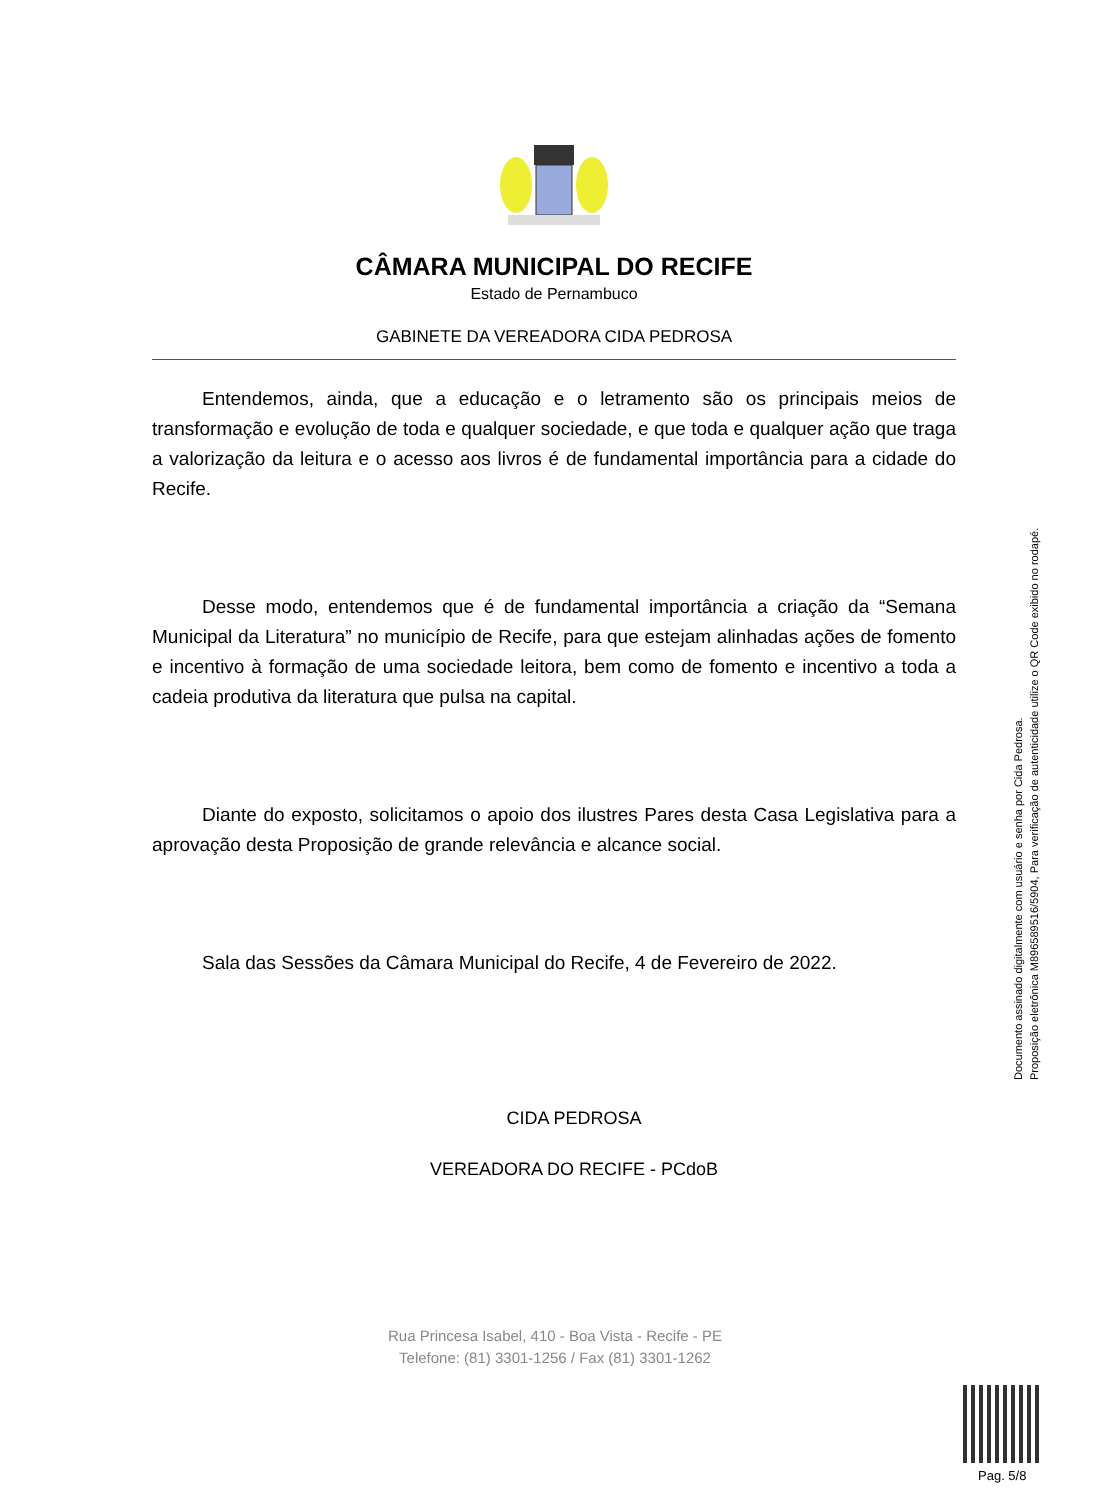CÂMARA MUNICIPAL DO RECIFE
Estado de Pernambuco
GABINETE DA VEREADORA CIDA PEDROSA
Entendemos, ainda, que a educação e o letramento são os principais meios de transformação e evolução de toda e qualquer sociedade, e que toda e qualquer ação que traga a valorização da leitura e o acesso aos livros é de fundamental importância para a cidade do Recife.
Desse modo, entendemos que é de fundamental importância a criação da “Semana Municipal da Literatura” no município de Recife, para que estejam alinhadas ações de fomento e incentivo à formação de uma sociedade leitora, bem como de fomento e incentivo a toda a cadeia produtiva da literatura que pulsa na capital.
Diante do exposto, solicitamos o apoio dos ilustres Pares desta Casa Legislativa para a aprovação desta Proposição de grande relevância e alcance social.
Sala das Sessões da Câmara Municipal do Recife, 4 de Fevereiro de 2022.
CIDA PEDROSA
VEREADORA DO RECIFE - PCdoB
Documento assinado digitalmente com usuário e senha por Cida Pedrosa.
Proposição eletrônica M896589516/5904, Para verificação de autenticidade utilize o QR Code exibido no rodapé.
Rua Princesa Isabel, 410 - Boa Vista - Recife - PE
Telefone: (81) 3301-1256 / Fax (81) 3301-1262
Pag. 5/8